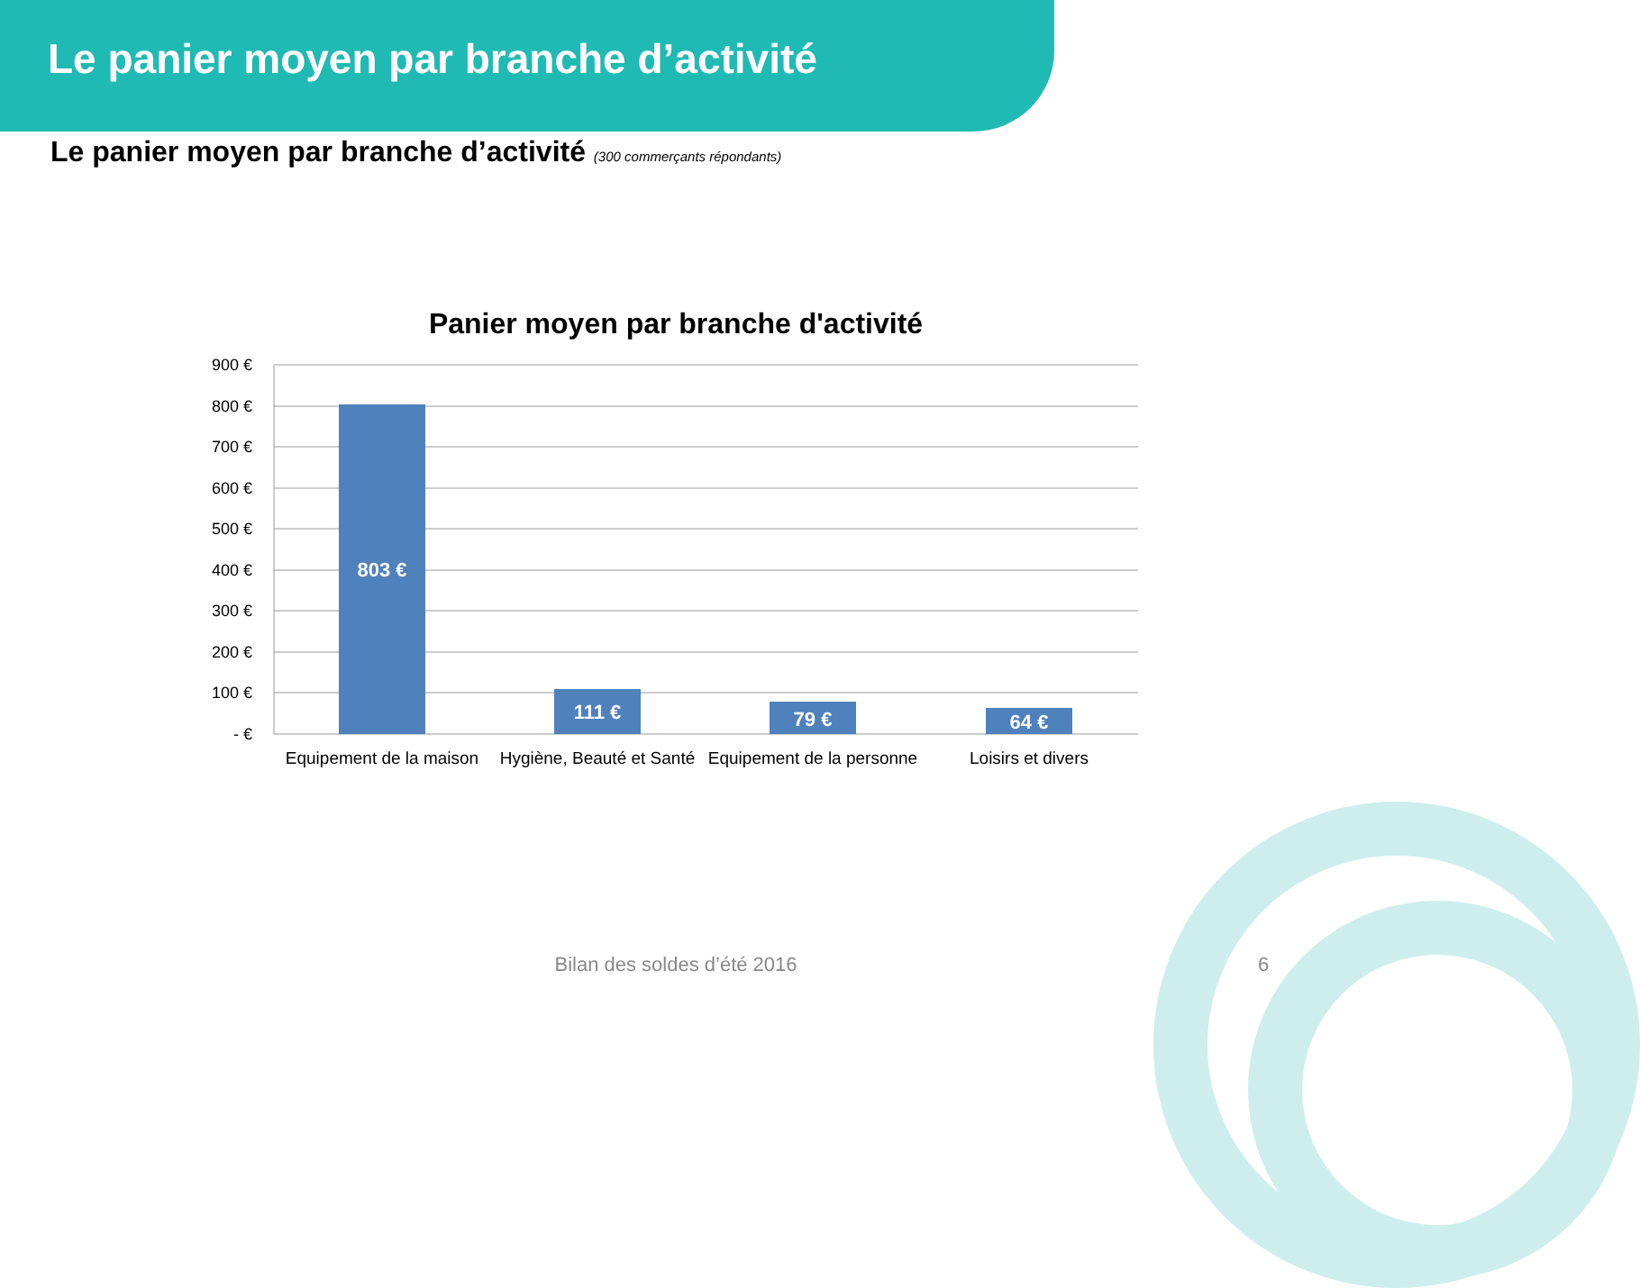Le panier moyen par branche d’activité
Le panier moyen par branche d’activité (300 commerçants répondants)
Panier moyen par branche d'activité
900 €
800 €
700 €
600 €
500 €
400 €
300 €
200 €
100 €
- €
803 €
111 €
79 €
64 €
Equipement de la maison
Hygiène, Beauté et Santé
Equipement de la personne
Loisirs et divers
Bilan des soldes d’été 2016 6